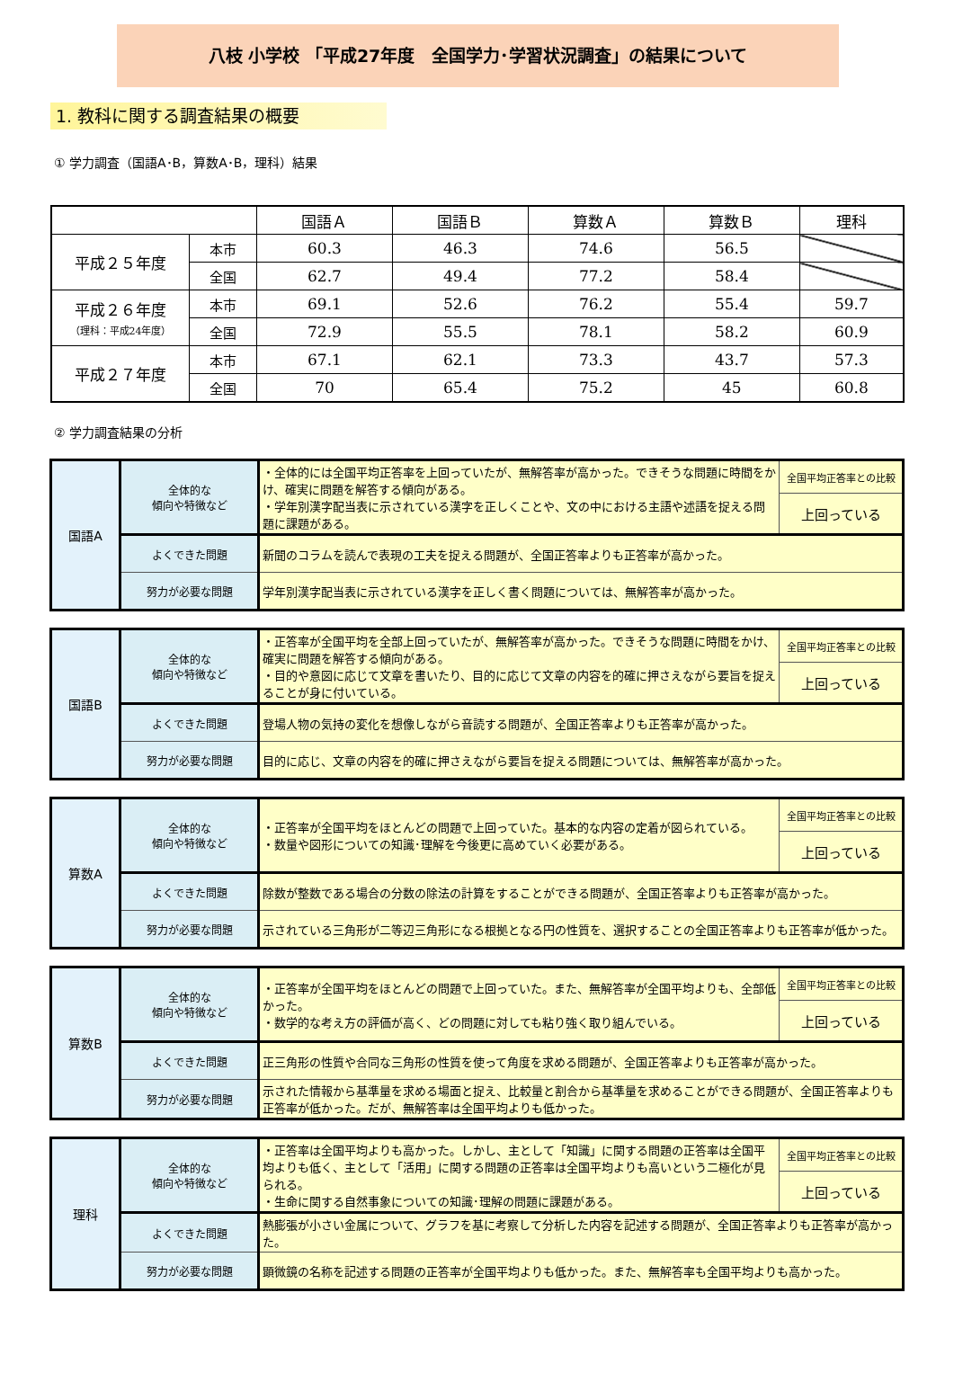八枝 小学校 「平成27年度　全国学力･学習状況調査」の結果について
1. 教科に関する調査結果の概要
① 学力調査（国語A･B，算数A･B，理科）結果
| | | 国語Ａ | 国語Ｂ | 算数Ａ | 算数Ｂ | 理科 |
| 平成２５年度 | 本市 | 60.3 | 46.3 | 74.6 | 56.5 | |
| | 全国 | 62.7 | 49.4 | 77.2 | 58.4 | |
| 平成２６年度 （理科：平成24年度） | 本市 | 69.1 | 52.6 | 76.2 | 55.4 | 59.7 |
| | 全国 | 72.9 | 55.5 | 78.1 | 58.2 | 60.9 |
| 平成２７年度 | 本市 | 67.1 | 62.1 | 73.3 | 43.7 | 57.3 |
| | 全国 | 70 | 65.4 | 75.2 | 45 | 60.8 |
② 学力調査結果の分析
| 国語A | 全体的な 傾向や特徴など | ・全体的には全国平均正答率を上回っていたが、無解答率が高かった。できそうな問題に時間をかけ、確実に問題を解答する傾向がある。 ・学年別漢字配当表に示されている漢字を正しくことや、文の中における主語や述語を捉える問題に課題がある。 | 全国平均正答率との比較 |
| | | | 上回っている |
| | よくできた問題 | 新聞のコラムを読んで表現の工夫を捉える問題が、全国正答率よりも正答率が高かった。 | |
| | 努力が必要な問題 | 学年別漢字配当表に示されている漢字を正しく書く問題については、無解答率が高かった。 | |
| 国語B | 全体的な 傾向や特徴など | ・正答率が全国平均を全部上回っていたが、無解答率が高かった。できそうな問題に時間をかけ、確実に問題を解答する傾向がある。 ・目的や意図に応じて文章を書いたり、目的に応じて文章の内容を的確に押さえながら要旨を捉えることが身に付いている。 | 全国平均正答率との比較 |
| | | | 上回っている |
| | よくできた問題 | 登場人物の気持の変化を想像しながら音読する問題が、全国正答率よりも正答率が高かった。 | |
| | 努力が必要な問題 | 目的に応じ、文章の内容を的確に押さえながら要旨を捉える問題については、無解答率が高かった。 | |
| 算数A | 全体的な 傾向や特徴など | ・正答率が全国平均をほとんどの問題で上回っていた。基本的な内容の定着が図られている。 ・数量や図形についての知識･理解を今後更に高めていく必要がある。 | 全国平均正答率との比較 |
| | | | 上回っている |
| | よくできた問題 | 除数が整数である場合の分数の除法の計算をすることができる問題が、全国正答率よりも正答率が高かった。 | |
| | 努力が必要な問題 | 示されている三角形が二等辺三角形になる根拠となる円の性質を、選択することの全国正答率よりも正答率が低かった。 | |
| 算数B | 全体的な 傾向や特徴など | ・正答率が全国平均をほとんどの問題で上回っていた。また、無解答率が全国平均よりも、全部低かった。 ・数学的な考え方の評価が高く、どの問題に対しても粘り強く取り組んでいる。 | 全国平均正答率との比較 |
| | | | 上回っている |
| | よくできた問題 | 正三角形の性質や合同な三角形の性質を使って角度を求める問題が、全国正答率よりも正答率が高かった。 | |
| | 努力が必要な問題 | 示された情報から基準量を求める場面と捉え、比較量と割合から基準量を求めることができる問題が、全国正答率よりも正答率が低かった。だが、無解答率は全国平均よりも低かった。 | |
| 理科 | 全体的な 傾向や特徴など | ・正答率は全国平均よりも高かった。しかし、主として「知識」に関する問題の正答率は全国平均よりも低く、主として「活用」に関する問題の正答率は全国平均よりも高いという二極化が見られる。 ・生命に関する自然事象についての知識･理解の問題に課題がある。 | 全国平均正答率との比較 |
| | | | 上回っている |
| | よくできた問題 | 熱膨張が小さい金属について、グラフを基に考察して分析した内容を記述する問題が、全国正答率よりも正答率が高かった。 | |
| | 努力が必要な問題 | 顕微鏡の名称を記述する問題の正答率が全国平均よりも低かった。また、無解答率も全国平均よりも高かった。 | |